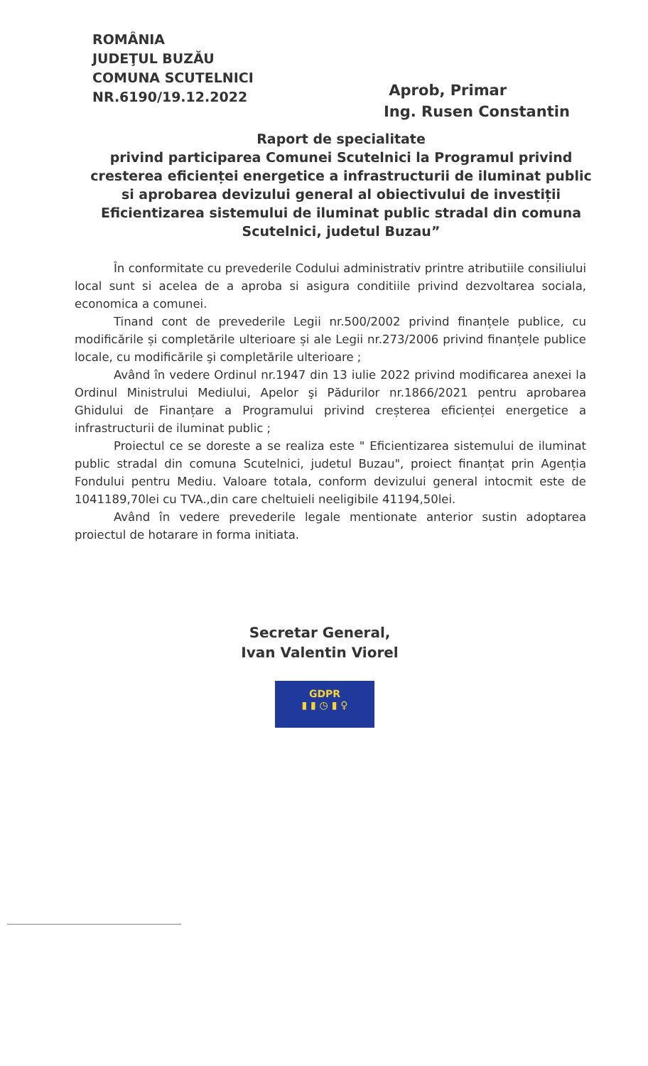ROMÂNIA
JUDEŢUL BUZĂU
COMUNA SCUTELNICI
NR.6190/19.12.2022
Aprob, Primar
Ing. Rusen Constantin
Raport de specialitate
privind participarea Comunei Scutelnici la Programul privind cresterea eficienței energetice a infrastructurii de iluminat public si aprobarea devizului general al obiectivului de investiții Eficientizarea sistemului de iluminat public stradal din comuna Scutelnici, judetul Buzau”
În conformitate cu prevederile Codului administrativ printre atributiile consiliului local sunt si acelea de a aproba si asigura conditiile privind dezvoltarea sociala, economica a comunei.
Tinand cont de prevederile Legii nr.500/2002 privind finanțele publice, cu modificările și completările ulterioare și ale Legii nr.273/2006 privind finanțele publice locale, cu modificările şi completările ulterioare ;
Având în vedere Ordinul nr.1947 din 13 iulie 2022 privind modificarea anexei la Ordinul Ministrului Mediului, Apelor şi Pădurilor nr.1866/2021 pentru aprobarea Ghidului de Finanțare a Programului privind creșterea eficienței energetice a infrastructurii de iluminat public ;
Proiectul ce se doreste a se realiza este " Eficientizarea sistemului de iluminat public stradal din comuna Scutelnici, judetul Buzau", proiect finanțat prin Agenția Fondului pentru Mediu. Valoare totala, conform devizului general intocmit este de 1041189,70lei cu TVA.,din care cheltuieli neeligibile 41194,50lei.
Având în vedere prevederile legale mentionate anterior sustin adoptarea proiectul de hotarare in forma initiata.
Secretar General,
Ivan Valentin Viorel
GDPR
▮ ▮ ◷ ▮ ♀